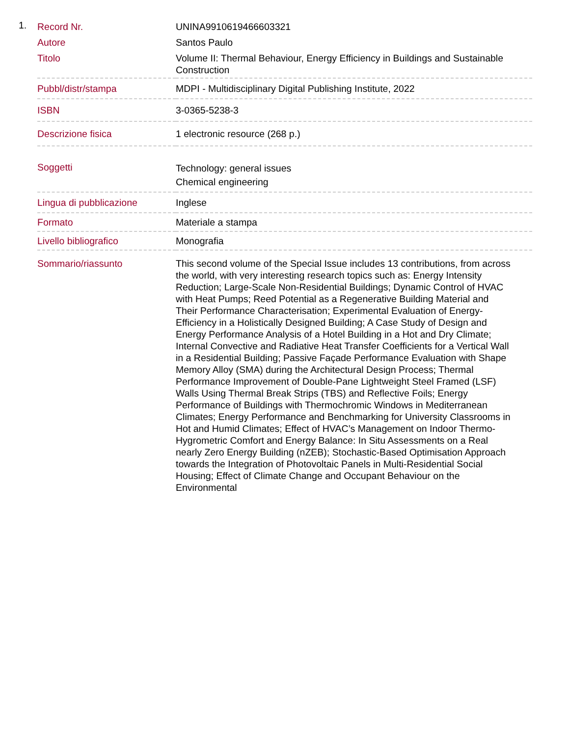1.
| Record Nr. | UNINA9910619466603321 |
| Autore | Santos Paulo |
| Titolo | Volume II: Thermal Behaviour, Energy Efficiency in Buildings and Sustainable Construction |
| Pubbl/distr/stampa | MDPI - Multidisciplinary Digital Publishing Institute, 2022 |
| ISBN | 3-0365-5238-3 |
| Descrizione fisica | 1 electronic resource (268 p.) |
| Soggetti | Technology: general issues Chemical engineering |
| Lingua di pubblicazione | Inglese |
| Formato | Materiale a stampa |
| Livello bibliografico | Monografia |
| Sommario/riassunto | This second volume of the Special Issue includes 13 contributions, from across the world, with very interesting research topics such as: Energy Intensity Reduction; Large-Scale Non-Residential Buildings; Dynamic Control of HVAC with Heat Pumps; Reed Potential as a Regenerative Building Material and Their Performance Characterisation; Experimental Evaluation of Energy-Efficiency in a Holistically Designed Building; A Case Study of Design and Energy Performance Analysis of a Hotel Building in a Hot and Dry Climate; Internal Convective and Radiative Heat Transfer Coefficients for a Vertical Wall in a Residential Building; Passive Façade Performance Evaluation with Shape Memory Alloy (SMA) during the Architectural Design Process; Thermal Performance Improvement of Double-Pane Lightweight Steel Framed (LSF) Walls Using Thermal Break Strips (TBS) and Reflective Foils; Energy Performance of Buildings with Thermochromic Windows in Mediterranean Climates; Energy Performance and Benchmarking for University Classrooms in Hot and Humid Climates; Effect of HVAC’s Management on Indoor Thermo-Hygrometric Comfort and Energy Balance: In Situ Assessments on a Real nearly Zero Energy Building (nZEB); Stochastic-Based Optimisation Approach towards the Integration of Photovoltaic Panels in Multi-Residential Social Housing; Effect of Climate Change and Occupant Behaviour on the Environmental |